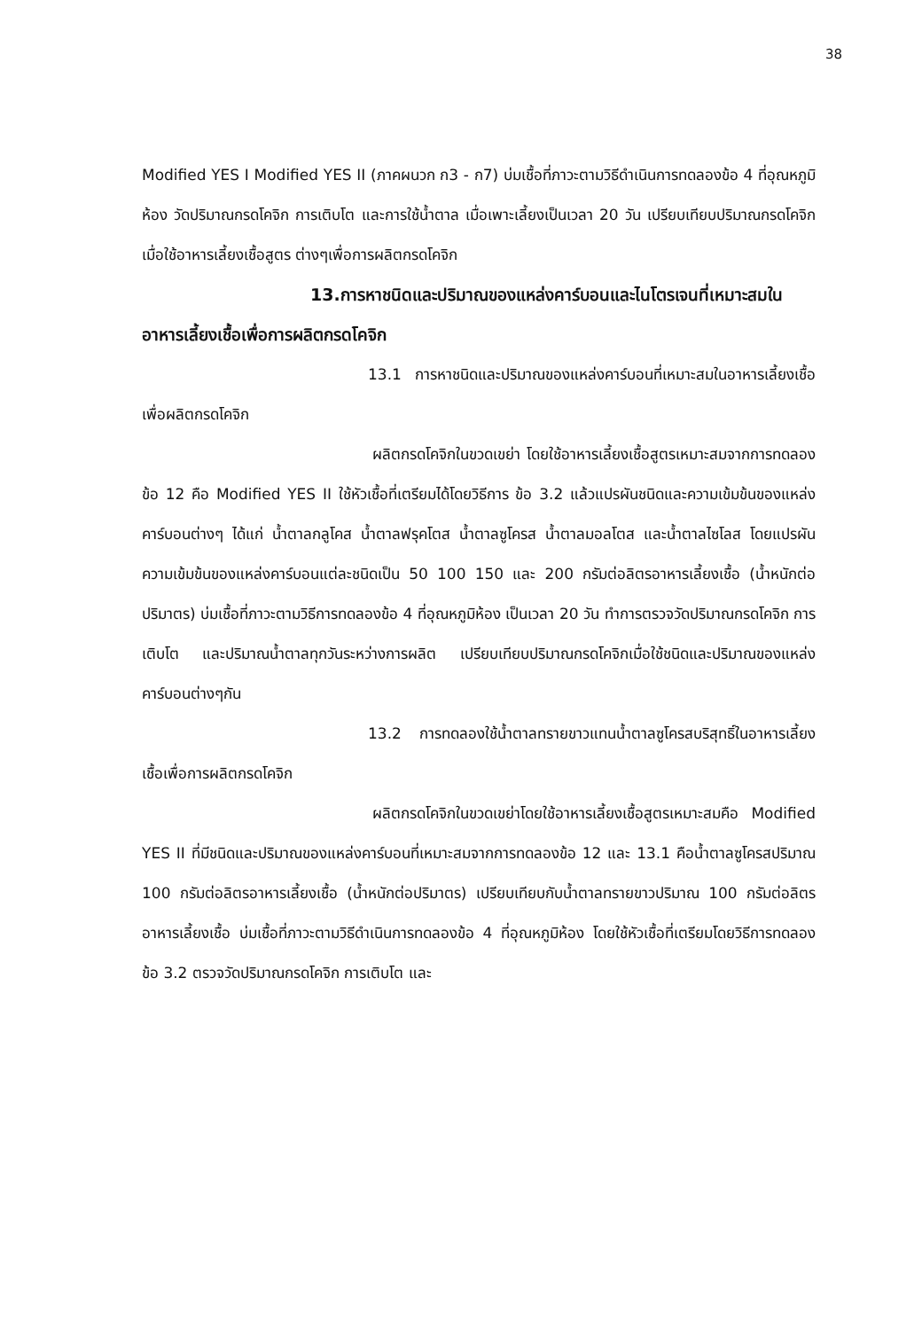38
Modified YES I Modified YES II (ภาคผนวก ก3 - ก7) บ่มเชื้อที่ภาวะตามวิธีดำเนินการทดลองข้อ 4 ที่อุณหภูมิห้อง วัดปริมาณกรดโคจิก การเติบโต และการใช้น้ำตาล เมื่อเพาะเลี้ยงเป็นเวลา 20 วัน เปรียบเทียบปริมาณกรดโคจิกเมื่อใช้อาหารเลี้ยงเชื้อสูตร ต่างๆเพื่อการผลิตกรดโคจิก
13.การหาชนิดและปริมาณของแหล่งคาร์บอนและไนโตรเจนที่เหมาะสมในอาหารเลี้ยงเชื้อเพื่อการผลิตกรดโคจิก
13.1 การหาชนิดและปริมาณของแหล่งคาร์บอนที่เหมาะสมในอาหารเลี้ยงเชื้อเพื่อผลิตกรดโคจิก
ผลิตกรดโคจิกในขวดเขย่า โดยใช้อาหารเลี้ยงเชื้อสูตรเหมาะสมจากการทดลองข้อ 12 คือ Modified YES II ใช้หัวเชื้อที่เตรียมได้โดยวิธีการ ข้อ 3.2 แล้วแปรผันชนิดและความเข้มข้นของแหล่งคาร์บอนต่างๆ ได้แก่ น้ำตาลกลูโคส น้ำตาลฟรุคโตส น้ำตาลซูโครส น้ำตาลมอลโตส และน้ำตาลไซโลส โดยแปรผันความเข้มข้นของแหล่งคาร์บอนแต่ละชนิดเป็น 50 100 150 และ 200 กรัมต่อลิตรอาหารเลี้ยงเชื้อ (น้ำหนักต่อปริมาตร) บ่มเชื้อที่ภาวะตามวิธีการทดลองข้อ 4 ที่อุณหภูมิห้อง เป็นเวลา 20 วัน ทำการตรวจวัดปริมาณกรดโคจิก การเติบโต และปริมาณน้ำตาลทุกวันระหว่างการผลิต เปรียบเทียบปริมาณกรดโคจิกเมื่อใช้ชนิดและปริมาณของแหล่งคาร์บอนต่างๆกัน
13.2 การทดลองใช้น้ำตาลทรายขาวแทนน้ำตาลซูโครสบริสุทธิ์ในอาหารเลี้ยงเชื้อเพื่อการผลิตกรดโคจิก
ผลิตกรดโคจิกในขวดเขย่าโดยใช้อาหารเลี้ยงเชื้อสูตรเหมาะสมคือ Modified YES II ที่มีชนิดและปริมาณของแหล่งคาร์บอนที่เหมาะสมจากการทดลองข้อ 12 และ 13.1 คือน้ำตาลซูโครสปริมาณ 100 กรัมต่อลิตรอาหารเลี้ยงเชื้อ (น้ำหนักต่อปริมาตร) เปรียบเทียบกับน้ำตาลทรายขาวปริมาณ 100 กรัมต่อลิตรอาหารเลี้ยงเชื้อ บ่มเชื้อที่ภาวะตามวิธีดำเนินการทดลองข้อ 4 ที่อุณหภูมิห้อง โดยใช้หัวเชื้อที่เตรียมโดยวิธีการทดลองข้อ 3.2 ตรวจวัดปริมาณกรดโคจิก การเติบโต และ